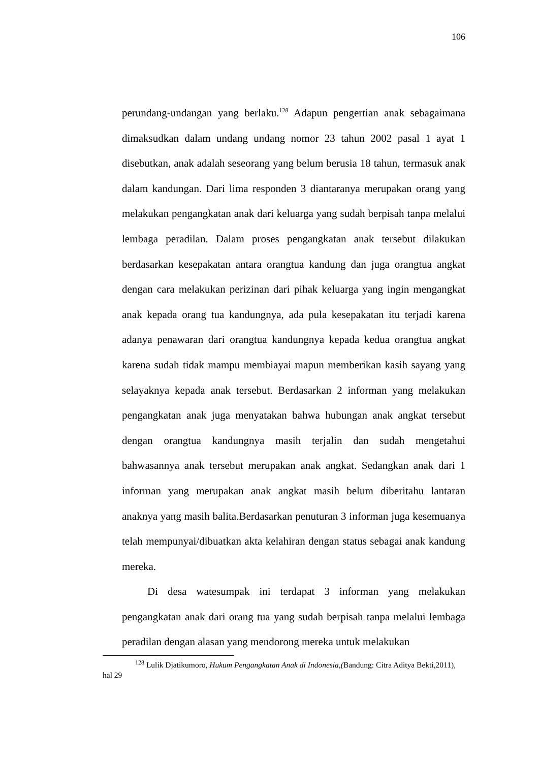106
perundang-undangan yang berlaku.<sup>128</sup> Adapun pengertian anak sebagaimana dimaksudkan dalam undang undang nomor 23 tahun 2002 pasal 1 ayat 1 disebutkan, anak adalah seseorang yang belum berusia 18 tahun, termasuk anak dalam kandungan. Dari lima responden 3 diantaranya merupakan orang yang melakukan pengangkatan anak dari keluarga yang sudah berpisah tanpa melalui lembaga peradilan. Dalam proses pengangkatan anak tersebut dilakukan berdasarkan kesepakatan antara orangtua kandung dan juga orangtua angkat dengan cara melakukan perizinan dari pihak keluarga yang ingin mengangkat anak kepada orang tua kandungnya, ada pula kesepakatan itu terjadi karena adanya penawaran dari orangtua kandungnya kepada kedua orangtua angkat karena sudah tidak mampu membiayai mapun memberikan kasih sayang yang selayaknya kepada anak tersebut. Berdasarkan 2 informan yang melakukan pengangkatan anak juga menyatakan bahwa hubungan anak angkat tersebut dengan orangtua kandungnya masih terjalin dan sudah mengetahui bahwasannya anak tersebut merupakan anak angkat. Sedangkan anak dari 1 informan yang merupakan anak angkat masih belum diberitahu lantaran anaknya yang masih balita.Berdasarkan penuturan 3 informan juga kesemuanya telah mempunyai/dibuatkan akta kelahiran dengan status sebagai anak kandung mereka.
Di desa watesumpak ini terdapat 3 informan yang melakukan pengangkatan anak dari orang tua yang sudah berpisah tanpa melalui lembaga peradilan dengan alasan yang mendorong mereka untuk melakukan
<sup>128</sup> Lulik Djatikumoro, Hukum Pengangkatan Anak di Indonesia,(Bandung: Citra Aditya Bekti,2011), hal 29